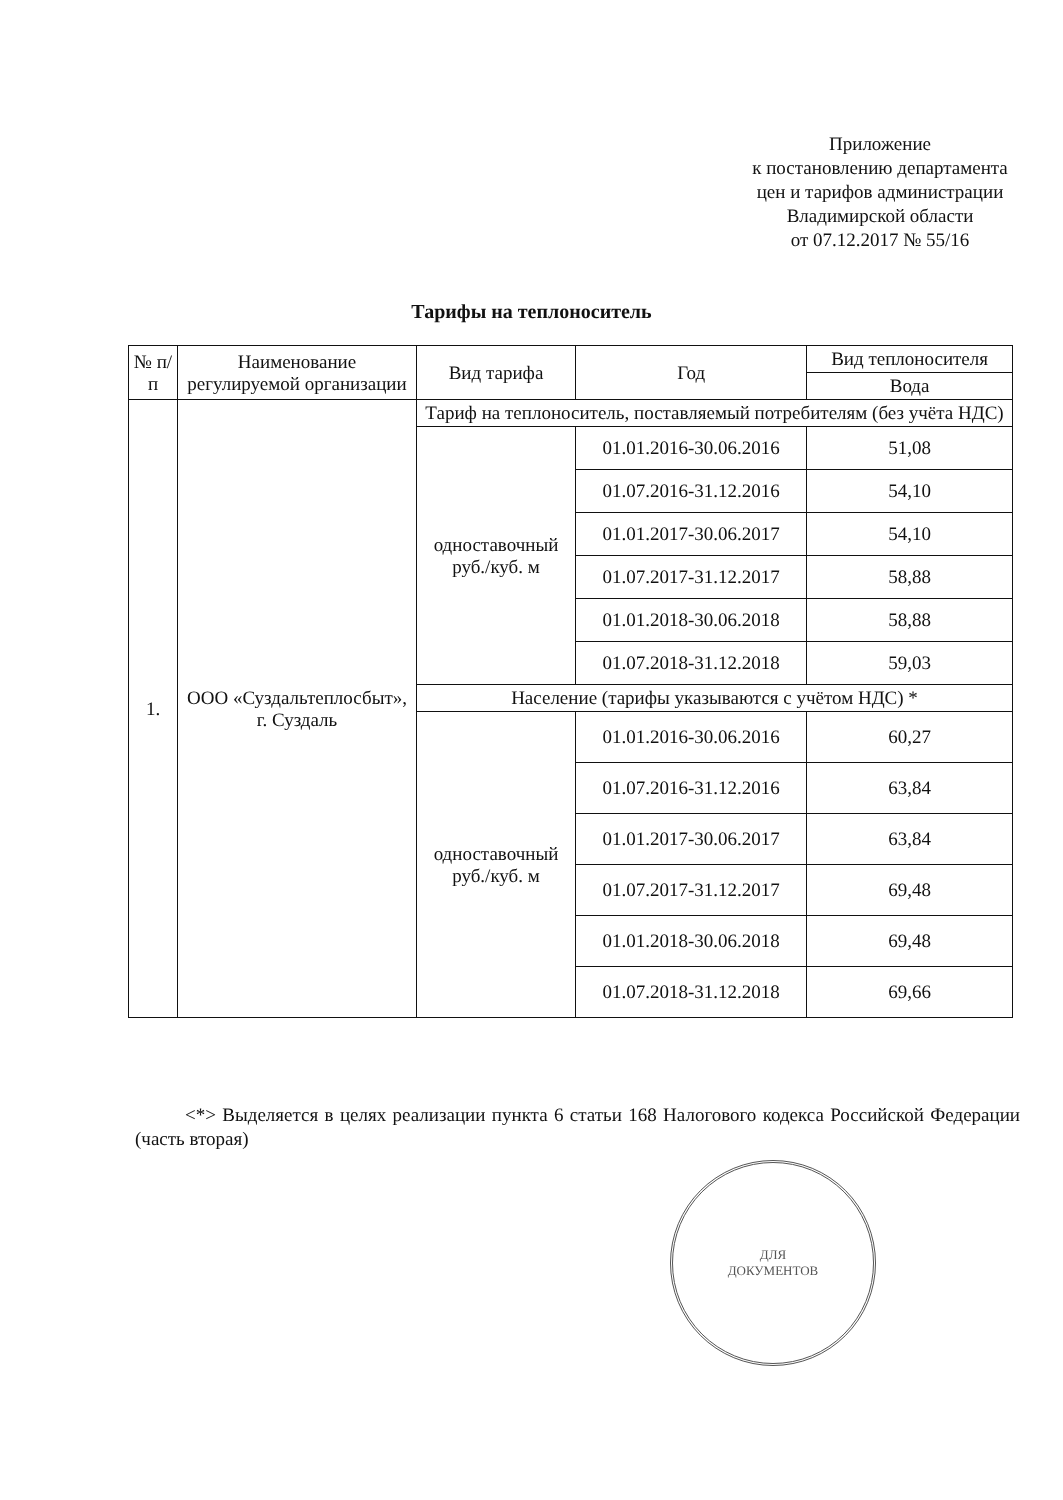Приложение
к постановлению департамента
цен и тарифов администрации
Владимирской области
от 07.12.2017 № 55/16
Тарифы на теплоноситель
| № п/п | Наименование регулируемой организации | Вид тарифа | Год | Вид теплоносителя |
| --- | --- | --- | --- | --- |
| | | | | Вода |
| 1. | ООО «Суздальтеплосбыт», г. Суздаль | Тариф на теплоноситель, поставляемый потребителям (без учёта НДС) | | |
| | | одноставочный руб./куб. м | 01.01.2016-30.06.2016 | 51,08 |
| | | | 01.07.2016-31.12.2016 | 54,10 |
| | | | 01.01.2017-30.06.2017 | 54,10 |
| | | | 01.07.2017-31.12.2017 | 58,88 |
| | | | 01.01.2018-30.06.2018 | 58,88 |
| | | | 01.07.2018-31.12.2018 | 59,03 |
| | | Население (тарифы указываются с учётом НДС) * | | |
| | | одноставочный руб./куб. м | 01.01.2016-30.06.2016 | 60,27 |
| | | | 01.07.2016-31.12.2016 | 63,84 |
| | | | 01.01.2017-30.06.2017 | 63,84 |
| | | | 01.07.2017-31.12.2017 | 69,48 |
| | | | 01.01.2018-30.06.2018 | 69,48 |
| | | | 01.07.2018-31.12.2018 | 69,66 |
<*> Выделяется в целях реализации пункта 6 статьи 168 Налогового кодекса Российской Федерации (часть вторая)
ДЛЯ
ДОКУМЕНТОВ